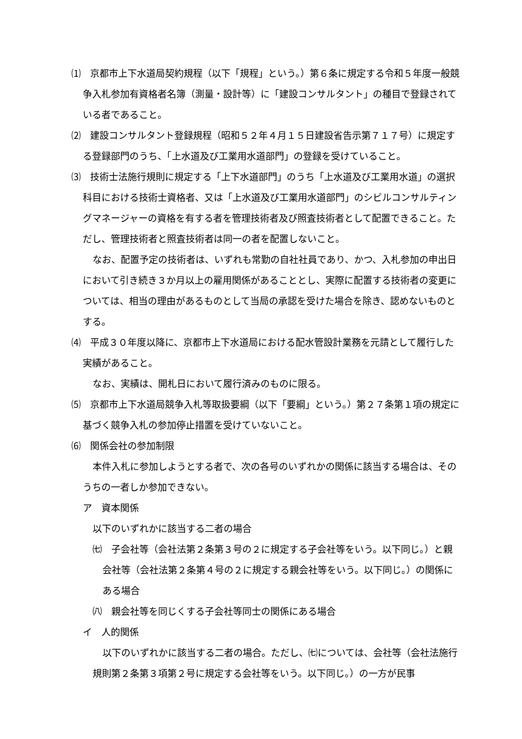⑴　京都市上下水道局契約規程（以下「規程」という。）第６条に規定する令和５年度一般競争入札参加有資格者名簿（測量・設計等）に「建設コンサルタント」の種目で登録されている者であること。
⑵　建設コンサルタント登録規程（昭和５２年４月１５日建設省告示第７１７号）に規定する登録部門のうち、「上水道及び工業用水道部門」の登録を受けていること。
⑶　技術士法施行規則に規定する「上下水道部門」のうち「上水道及び工業用水道」の選択科目における技術士資格者、又は「上水道及び工業用水道部門」のシビルコンサルティングマネージャーの資格を有する者を管理技術者及び照査技術者として配置できること。ただし、管理技術者と照査技術者は同一の者を配置しないこと。
なお、配置予定の技術者は、いずれも常勤の自社社員であり、かつ、入札参加の申出日において引き続き３か月以上の雇用関係があることとし、実際に配置する技術者の変更については、相当の理由があるものとして当局の承認を受けた場合を除き、認めないものとする。
⑷　平成３０年度以降に、京都市上下水道局における配水管設計業務を元請として履行した実績があること。
なお、実績は、開札日において履行済みのものに限る。
⑸　京都市上下水道局競争入札等取扱要綱（以下「要綱」という。）第２７条第１項の規定に基づく競争入札の参加停止措置を受けていないこと。
⑹　関係会社の参加制限
本件入札に参加しようとする者で、次の各号のいずれかの関係に該当する場合は、そのうちの一者しか参加できない。
ア　資本関係
以下のいずれかに該当する二者の場合
㈦　子会社等（会社法第２条第３号の２に規定する子会社等をいう。以下同じ。）と親会社等（会社法第２条第４号の２に規定する親会社等をいう。以下同じ。）の関係にある場合
㈧　親会社等を同じくする子会社等同士の関係にある場合
イ　人的関係
以下のいずれかに該当する二者の場合。ただし、㈦については、会社等（会社法施行規則第２条第３項第２号に規定する会社等をいう。以下同じ。）の一方が民事